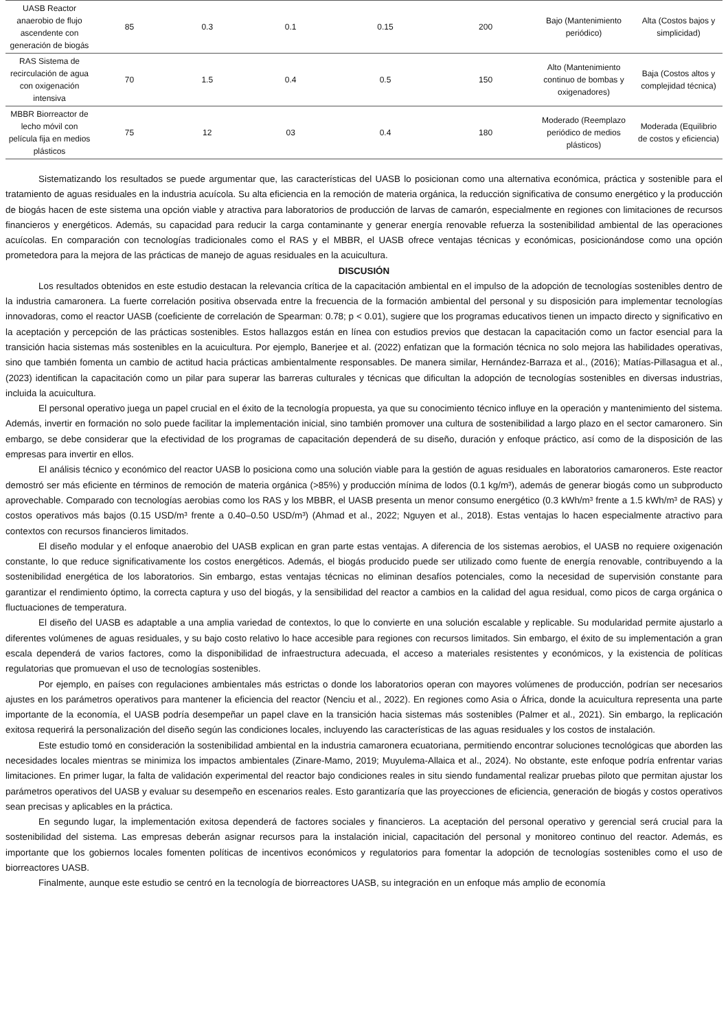| UASB Reactor anaerobio de flujo ascendente con generación de biogás | 85 | 0.3 | 0.1 | 0.15 | 200 | Bajo (Mantenimiento periódico) | Alta (Costos bajos y simplicidad) |
| RAS Sistema de recirculación de agua con oxigenación intensiva | 70 | 1.5 | 0.4 | 0.5 | 150 | Alto (Mantenimiento continuo de bombas y oxigenadores) | Baja (Costos altos y complejidad técnica) |
| MBBR Biorreactor de lecho móvil con película fija en medios plásticos | 75 | 12 | 03 | 0.4 | 180 | Moderado (Reemplazo periódico de medios plásticos) | Moderada (Equilibrio de costos y eficiencia) |
Sistematizando los resultados se puede argumentar que, las características del UASB lo posicionan como una alternativa económica, práctica y sostenible para el tratamiento de aguas residuales en la industria acuícola. Su alta eficiencia en la remoción de materia orgánica, la reducción significativa de consumo energético y la producción de biogás hacen de este sistema una opción viable y atractiva para laboratorios de producción de larvas de camarón, especialmente en regiones con limitaciones de recursos financieros y energéticos. Además, su capacidad para reducir la carga contaminante y generar energía renovable refuerza la sostenibilidad ambiental de las operaciones acuícolas. En comparación con tecnologías tradicionales como el RAS y el MBBR, el UASB ofrece ventajas técnicas y económicas, posicionándose como una opción prometedora para la mejora de las prácticas de manejo de aguas residuales en la acuicultura.
DISCUSIÓN
Los resultados obtenidos en este estudio destacan la relevancia crítica de la capacitación ambiental en el impulso de la adopción de tecnologías sostenibles dentro de la industria camaronera. La fuerte correlación positiva observada entre la frecuencia de la formación ambiental del personal y su disposición para implementar tecnologías innovadoras, como el reactor UASB (coeficiente de correlación de Spearman: 0.78; p < 0.01), sugiere que los programas educativos tienen un impacto directo y significativo en la aceptación y percepción de las prácticas sostenibles. Estos hallazgos están en línea con estudios previos que destacan la capacitación como un factor esencial para la transición hacia sistemas más sostenibles en la acuicultura. Por ejemplo, Banerjee et al. (2022) enfatizan que la formación técnica no solo mejora las habilidades operativas, sino que también fomenta un cambio de actitud hacia prácticas ambientalmente responsables. De manera similar, Hernández-Barraza et al., (2016); Matías-Pillasagua et al., (2023) identifican la capacitación como un pilar para superar las barreras culturales y técnicas que dificultan la adopción de tecnologías sostenibles en diversas industrias, incluida la acuicultura.
El personal operativo juega un papel crucial en el éxito de la tecnología propuesta, ya que su conocimiento técnico influye en la operación y mantenimiento del sistema. Además, invertir en formación no solo puede facilitar la implementación inicial, sino también promover una cultura de sostenibilidad a largo plazo en el sector camaronero. Sin embargo, se debe considerar que la efectividad de los programas de capacitación dependerá de su diseño, duración y enfoque práctico, así como de la disposición de las empresas para invertir en ellos.
El análisis técnico y económico del reactor UASB lo posiciona como una solución viable para la gestión de aguas residuales en laboratorios camaroneros. Este reactor demostró ser más eficiente en términos de remoción de materia orgánica (>85%) y producción mínima de lodos (0.1 kg/m³), además de generar biogás como un subproducto aprovechable. Comparado con tecnologías aerobias como los RAS y los MBBR, el UASB presenta un menor consumo energético (0.3 kWh/m³ frente a 1.5 kWh/m³ de RAS) y costos operativos más bajos (0.15 USD/m³ frente a 0.40–0.50 USD/m³) (Ahmad et al., 2022; Nguyen et al., 2018). Estas ventajas lo hacen especialmente atractivo para contextos con recursos financieros limitados.
El diseño modular y el enfoque anaerobio del UASB explican en gran parte estas ventajas. A diferencia de los sistemas aerobios, el UASB no requiere oxigenación constante, lo que reduce significativamente los costos energéticos. Además, el biogás producido puede ser utilizado como fuente de energía renovable, contribuyendo a la sostenibilidad energética de los laboratorios. Sin embargo, estas ventajas técnicas no eliminan desafíos potenciales, como la necesidad de supervisión constante para garantizar el rendimiento óptimo, la correcta captura y uso del biogás, y la sensibilidad del reactor a cambios en la calidad del agua residual, como picos de carga orgánica o fluctuaciones de temperatura.
El diseño del UASB es adaptable a una amplia variedad de contextos, lo que lo convierte en una solución escalable y replicable. Su modularidad permite ajustarlo a diferentes volúmenes de aguas residuales, y su bajo costo relativo lo hace accesible para regiones con recursos limitados. Sin embargo, el éxito de su implementación a gran escala dependerá de varios factores, como la disponibilidad de infraestructura adecuada, el acceso a materiales resistentes y económicos, y la existencia de políticas regulatorias que promuevan el uso de tecnologías sostenibles.
Por ejemplo, en países con regulaciones ambientales más estrictas o donde los laboratorios operan con mayores volúmenes de producción, podrían ser necesarios ajustes en los parámetros operativos para mantener la eficiencia del reactor (Nenciu et al., 2022). En regiones como Asia o África, donde la acuicultura representa una parte importante de la economía, el UASB podría desempeñar un papel clave en la transición hacia sistemas más sostenibles (Palmer et al., 2021). Sin embargo, la replicación exitosa requerirá la personalización del diseño según las condiciones locales, incluyendo las características de las aguas residuales y los costos de instalación.
Este estudio tomó en consideración la sostenibilidad ambiental en la industria camaronera ecuatoriana, permitiendo encontrar soluciones tecnológicas que aborden las necesidades locales mientras se minimiza los impactos ambientales (Zinare-Mamo, 2019; Muyulema-Allaica et al., 2024). No obstante, este enfoque podría enfrentar varias limitaciones. En primer lugar, la falta de validación experimental del reactor bajo condiciones reales in situ siendo fundamental realizar pruebas piloto que permitan ajustar los parámetros operativos del UASB y evaluar su desempeño en escenarios reales. Esto garantizaría que las proyecciones de eficiencia, generación de biogás y costos operativos sean precisas y aplicables en la práctica.
En segundo lugar, la implementación exitosa dependerá de factores sociales y financieros. La aceptación del personal operativo y gerencial será crucial para la sostenibilidad del sistema. Las empresas deberán asignar recursos para la instalación inicial, capacitación del personal y monitoreo continuo del reactor. Además, es importante que los gobiernos locales fomenten políticas de incentivos económicos y regulatorios para fomentar la adopción de tecnologías sostenibles como el uso de biorreactores UASB.
Finalmente, aunque este estudio se centró en la tecnología de biorreactores UASB, su integración en un enfoque más amplio de economía